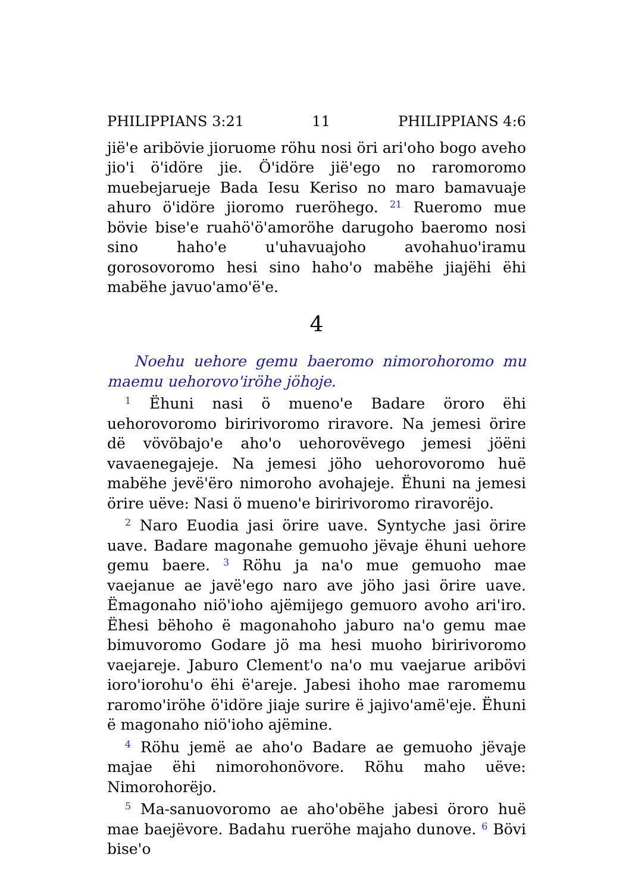PHILIPPIANS 3:21 11 PHILIPPIANS 4:6
jië'e aribövie jioruome röhu nosi öri ari'oho bogo aveho jio'i ö'idöre jie. Ö'idöre jië'ego no raromoromo muebejarueje Bada Iesu Keriso no maro bamavuaje ahuro ö'idöre jioromo rueröhego. <sup>21</sup> Rueromo mue bövie bise'e ruahö'ö'amoröhe darugoho baeromo nosi sino haho'e u'uhavuajoho avohahuo'iramu gorosovoromo hesi sino haho'o mabëhe jiajëhi ëhi mabëhe javuo'amo'ë'e.
4
Noehu uehore gemu baeromo nimorohoromo mu maemu uehorovo'iröhe jöhoje.
<sup>1</sup> Ëhuni nasi ö mueno'e Badare öroro ëhi uehorovoromo biririvoromo riravore. Na jemesi örire dë vövöbajo'e aho'o uehorovëvego jemesi jöëni vavaenegajeje. Na jemesi jöho uehorovoromo huë mabëhe jevë'ëro nimoroho avohajeje. Ëhuni na jemesi örire uëve: Nasi ö mueno'e biririvoromo riravorëjo.
<sup>2</sup> Naro Euodia jasi örire uave. Syntyche jasi örire uave. Badare magonahe gemuoho jëvaje ëhuni uehore gemu baere. <sup>3</sup> Röhu ja na'o mue gemuoho mae vaejanue ae javë'ego naro ave jöho jasi örire uave. Ëmagonaho niö'ioho ajëmijego gemuoro avoho ari'iro. Ëhesi bëhoho ë magonahoho jaburo na'o gemu mae bimuvoromo Godare jö ma hesi muoho biririvoromo vaejareje. Jaburo Clement'o na'o mu vaejarue aribövi ioro'iorohu'o ëhi ë'areje. Jabesi ihoho mae raromemu raromo'iröhe ö'idöre jiaje surire ë jajivo'amë'eje. Ëhuni ë magonaho niö'ioho ajëmine.
<sup>4</sup> Röhu jemë ae aho'o Badare ae gemuoho jëvaje majae ëhi nimorohonövore. Röhu maho uëve: Nimorohorëjo.
<sup>5</sup> Ma-sanuovoromo ae aho'obëhe jabesi öroro huë mae baejëvore. Badahu rueröhe majaho dunove. <sup>6</sup> Bövi bise'o